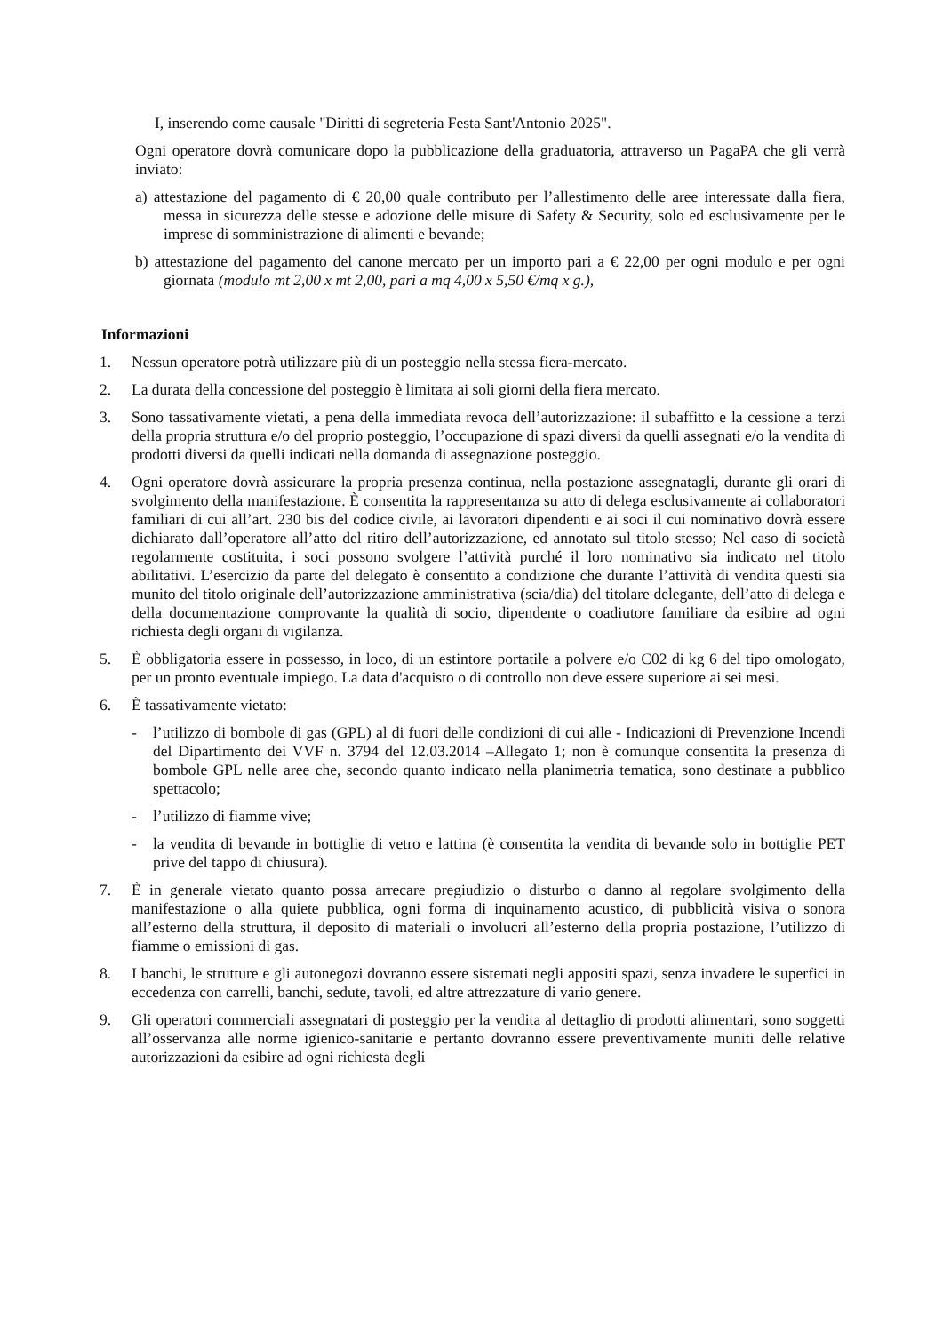I, inserendo come causale "Diritti di segreteria Festa Sant'Antonio 2025".
Ogni operatore dovrà comunicare dopo la pubblicazione della graduatoria, attraverso un PagaPA che gli verrà inviato:
a) attestazione del pagamento di € 20,00 quale contributo per l’allestimento delle aree interessate dalla fiera, messa in sicurezza delle stesse e adozione delle misure di Safety & Security, solo ed esclusivamente per le imprese di somministrazione di alimenti e bevande;
b) attestazione del pagamento del canone mercato per un importo pari a € 22,00 per ogni modulo e per ogni giornata (modulo mt 2,00 x mt 2,00, pari a mq 4,00 x 5,50 €/mq x g.),
Informazioni
1. Nessun operatore potrà utilizzare più di un posteggio nella stessa fiera-mercato.
2. La durata della concessione del posteggio è limitata ai soli giorni della fiera mercato.
3. Sono tassativamente vietati, a pena della immediata revoca dell’autorizzazione: il subaffitto e la cessione a terzi della propria struttura e/o del proprio posteggio, l’occupazione di spazi diversi da quelli assegnati e/o la vendita di prodotti diversi da quelli indicati nella domanda di assegnazione posteggio.
4. Ogni operatore dovrà assicurare la propria presenza continua, nella postazione assegnatagli, durante gli orari di svolgimento della manifestazione. È consentita la rappresentanza su atto di delega esclusivamente ai collaboratori familiari di cui all’art. 230 bis del codice civile, ai lavoratori dipendenti e ai soci il cui nominativo dovrà essere dichiarato dall’operatore all’atto del ritiro dell’autorizzazione, ed annotato sul titolo stesso; Nel caso di società regolarmente costituita, i soci possono svolgere l’attività purché il loro nominativo sia indicato nel titolo abilitativi. L’esercizio da parte del delegato è consentito a condizione che durante l’attività di vendita questi sia munito del titolo originale dell’autorizzazione amministrativa (scia/dia) del titolare delegante, dell’atto di delega e della documentazione comprovante la qualità di socio, dipendente o coadiutore familiare da esibire ad ogni richiesta degli organi di vigilanza.
5. È obbligatoria essere in possesso, in loco, di un estintore portatile a polvere e/o C02 di kg 6 del tipo omologato, per un pronto eventuale impiego. La data d'acquisto o di controllo non deve essere superiore ai sei mesi.
6. È tassativamente vietato:
- l’utilizzo di bombole di gas (GPL) al di fuori delle condizioni di cui alle - Indicazioni di Prevenzione Incendi del Dipartimento dei VVF n. 3794 del 12.03.2014 –Allegato 1; non è comunque consentita la presenza di bombole GPL nelle aree che, secondo quanto indicato nella planimetria tematica, sono destinate a pubblico spettacolo;
- l’utilizzo di fiamme vive;
- la vendita di bevande in bottiglie di vetro e lattina (è consentita la vendita di bevande solo in bottiglie PET prive del tappo di chiusura).
7. È in generale vietato quanto possa arrecare pregiudizio o disturbo o danno al regolare svolgimento della manifestazione o alla quiete pubblica, ogni forma di inquinamento acustico, di pubblicità visiva o sonora all’esterno della struttura, il deposito di materiali o involucri all’esterno della propria postazione, l’utilizzo di fiamme o emissioni di gas.
8. I banchi, le strutture e gli autonegozi dovranno essere sistemati negli appositi spazi, senza invadere le superfici in eccedenza con carrelli, banchi, sedute, tavoli, ed altre attrezzature di vario genere.
9. Gli operatori commerciali assegnatari di posteggio per la vendita al dettaglio di prodotti alimentari, sono soggetti all’osservanza alle norme igienico-sanitarie e pertanto dovranno essere preventivamente muniti delle relative autorizzazioni da esibire ad ogni richiesta degli